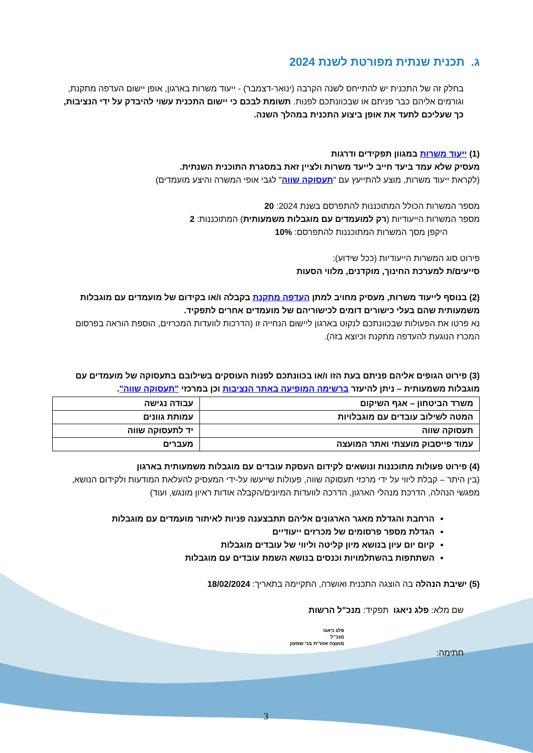ג. תכנית שנתית מפורטת לשנת 2024
בחלק זה של התכנית יש להתייחס לשנה הקרבה (ינואר-דצמבר) - ייעוד משרות בארגון, אופן יישום העדפה מתקנת, וגורמים אליהם כבר פניתם או שבכוונתכם לפנות. תשומת לבכם כי יישום התכנית עשוי להיבדק על ידי הנציבות, כך שעליכם לתעד את אופן ביצוע התכנית במהלך השנה.
(1) ייעוד משרות במגוון תפקידים ודרגות
מעסיק שלא עמד ביעד חייב לייעד משרות ולציין זאת במסגרת התוכנית השנתית.
(לקראת ייעוד משרות, מוצע להתייעץ עם "תעסוקה שווה" לגבי אופי המשרה והיצע מועמדים)
מספר המשרות הכולל המתוכננות להתפרסם בשנת 2024: 20
מספר המשרות הייעודיות (רק למועמדים עם מוגבלות משמעותית) המתוכננות: 2
היקפן מסך המשרות המתוכננות להתפרסם: 10%
פירוט סוג המשרות הייעודיות (ככל שידוע):
סייעים/ת למערכת החינוך, מוקדנים, מלווי הסעות
(2) בנוסף לייעוד משרות, מעסיק מחויב למתן העדפה מתקנת בקבלה ו/או בקידום של מועמדים עם מוגבלות משמעותית שהם בעלי כישורים דומים לכישוריהם של מועמדים אחרים לתפקיד.
נא פרטו את הפעולות שבכוונתכם לנקוט בארגון ליישום הנחייה זו (הדרכות לוועדות המכרזים, הוספת הוראה בפרסום המכרז הנוגעת להעדפה מתקנת וכיוצא בזה).
(3) פירוט הגופים אליהם פניתם בעת הזו ו/או בכוונתכם לפנות העוסקים בשילובם בתעסוקה של מועמדים עם מוגבלות משמעותית – ניתן להיעזר ברשימה המופיעה באתר הנציבות וכן במרכזי "תעסוקה שווה".
| משרד הביטחון – אגף השיקום | עבודה נגישה |
| המטה לשילוב עובדים עם מוגבלויות | עמותת גוונים |
| תעסוקה שווה | יד לתעסוקה שווה |
| עמוד פייסבוק מועצתי ואתר המועצה | מעברים |
(4) פירוט פעולות מתוכננות ונושאים לקידום העסקת עובדים עם מוגבלות משמעותית בארגון
(בין היתר – קבלת ליווי על ידי מרכזי תעסוקה שווה, פעולות שייעשו על-ידי המעסיק להעלאת המודעות ולקידום הנושא, מפגשי הנהלה, הדרכת מנהלי הארגון, הדרכה לוועדות המיונים/הקבלה אודות ראיון מונגש, ועוד)
הרחבת והגדלת מאגר הארגונים אליהם תתבצענה פניות לאיתור מועמדים עם מוגבלות
הגדלת מספר פרסומים של מכרזים ייעודיים
קיום יום עיון בנושא מיון קליטה וליווי של עובדים מוגבלות
השתתפות בהשתלמויות וכנסים בנושא השמת עובדים עם מוגבלות
(5) ישיבת הנהלה בה הוצגה התכנית ואושרה, התקיימה בתאריך: 18/02/2024
שם מלא: פלג ניאגו תפקיד: מנכ"ל הרשות
פלג ניאגו
מנכ"ל
מועצה אזורית בני שמעון
חתימה:
3